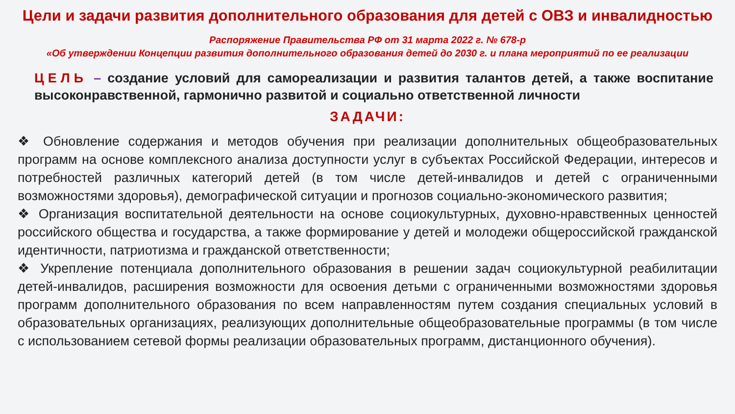Цели и задачи развития дополнительного образования для детей с ОВЗ и инвалидностью
Распоряжение Правительства РФ от 31 марта 2022 г. № 678-р
«Об утверждении Концепции развития дополнительного образования детей до 2030 г. и плана мероприятий по ее реализации
ЦЕЛЬ – создание условий для самореализации и развития талантов детей, а также воспитание высоконравственной, гармонично развитой и социально ответственной личности
ЗАДАЧИ:
❖ Обновление содержания и методов обучения при реализации дополнительных общеобразовательных программ на основе комплексного анализа доступности услуг в субъектах Российской Федерации, интересов и потребностей различных категорий детей (в том числе детей-инвалидов и детей с ограниченными возможностями здоровья), демографической ситуации и прогнозов социально-экономического развития;
❖ Организация воспитательной деятельности на основе социокультурных, духовно-нравственных ценностей российского общества и государства, а также формирование у детей и молодежи общероссийской гражданской идентичности, патриотизма и гражданской ответственности;
❖ Укрепление потенциала дополнительного образования в решении задач социокультурной реабилитации детей-инвалидов, расширения возможности для освоения детьми с ограниченными возможностями здоровья программ дополнительного образования по всем направленностям путем создания специальных условий в образовательных организациях, реализующих дополнительные общеобразовательные программы (в том числе с использованием сетевой формы реализации образовательных программ, дистанционного обучения).